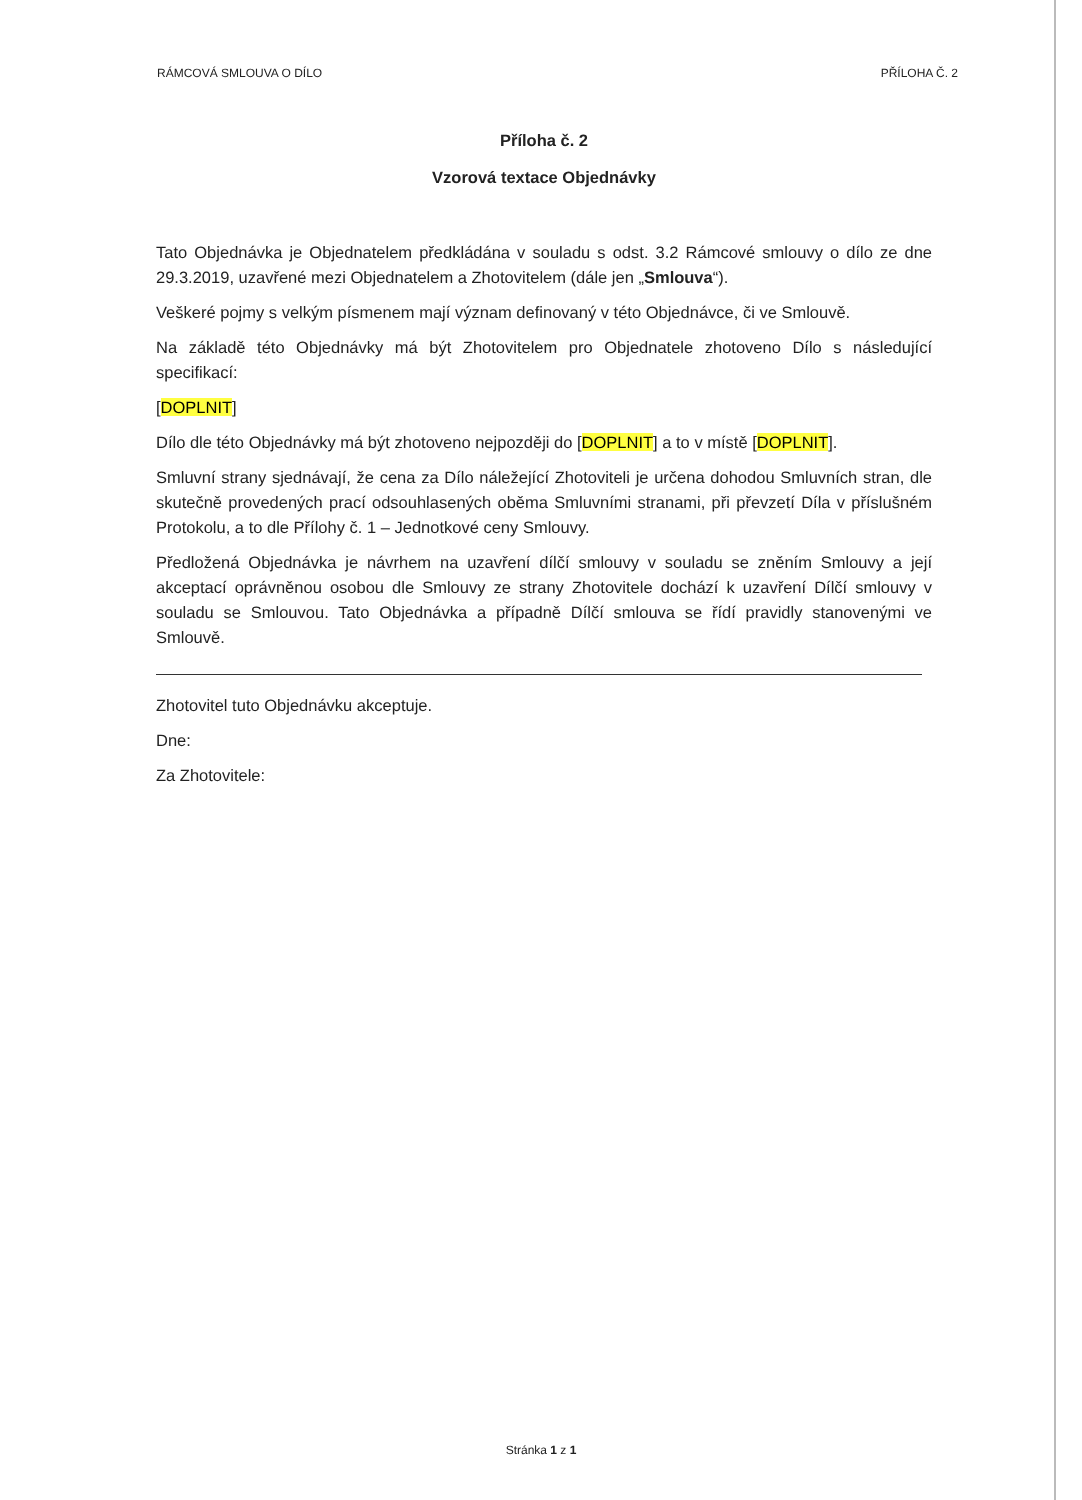RÁMCOVÁ SMLOUVA O DÍLO PŘÍLOHA Č. 2
Příloha č. 2
Vzorová textace Objednávky
Tato Objednávka je Objednatelem předkládána v souladu s odst. 3.2 Rámcové smlouvy o dílo ze dne 29.3.2019, uzavřené mezi Objednatelem a Zhotovitelem (dále jen „Smlouva“).
Veškeré pojmy s velkým písmenem mají význam definovaný v této Objednávce, či ve Smlouvě.
Na základě této Objednávky má být Zhotovitelem pro Objednatele zhotoveno Dílo s následující specifikací:
[DOPLNIT]
Dílo dle této Objednávky má být zhotoveno nejpozději do [DOPLNIT] a to v místě [DOPLNIT].
Smluvní strany sjednávají, že cena za Dílo náležející Zhotoviteli je určena dohodou Smluvních stran, dle skutečně provedených prací odsouhlasených oběma Smluvními stranami, při převzetí Díla v příslušném Protokolu, a to dle Přílohy č. 1 – Jednotkové ceny Smlouvy.
Předložená Objednávka je návrhem na uzavření dílčí smlouvy v souladu se zněním Smlouvy a její akceptací oprávněnou osobou dle Smlouvy ze strany Zhotovitele dochází k uzavření Dílčí smlouvy v souladu se Smlouvou. Tato Objednávka a případně Dílčí smlouva se řídí pravidly stanovenými ve Smlouvě.
Zhotovitel tuto Objednávku akceptuje.
Dne:
Za Zhotovitele:
Stránka 1 z 1